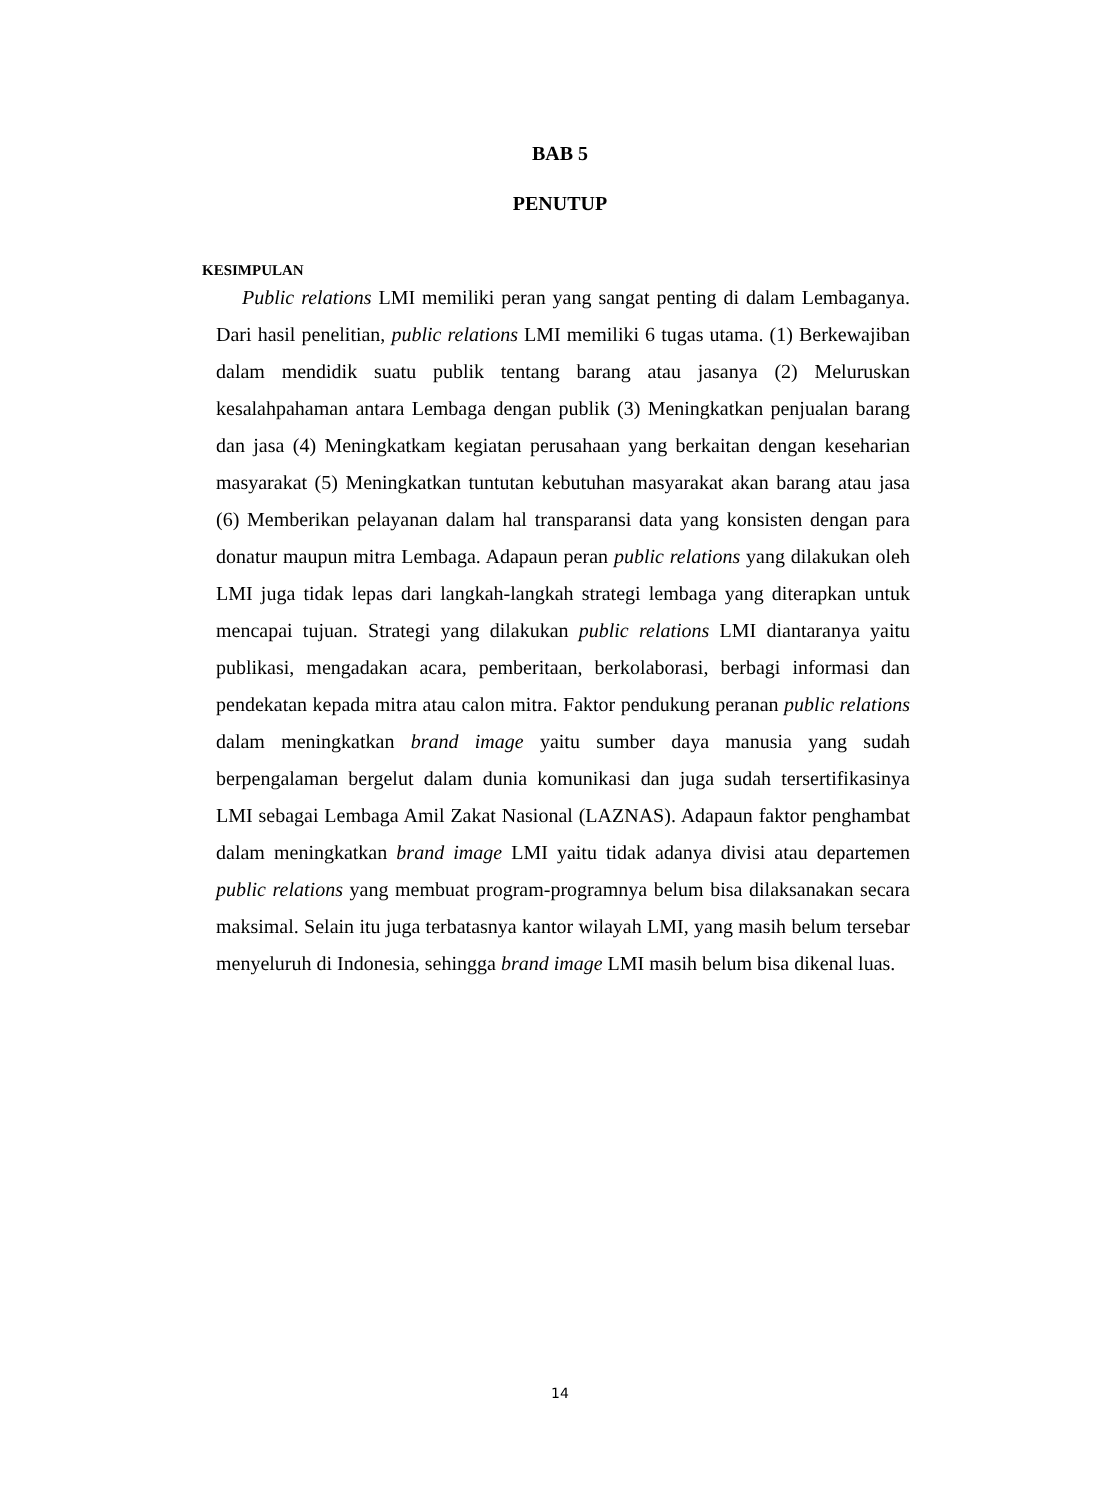BAB 5
PENUTUP
KESIMPULAN
Public relations LMI memiliki peran yang sangat penting di dalam Lembaganya. Dari hasil penelitian, public relations LMI memiliki 6 tugas utama. (1) Berkewajiban dalam mendidik suatu publik tentang barang atau jasanya (2) Meluruskan kesalahpahaman antara Lembaga dengan publik (3) Meningkatkan penjualan barang dan jasa (4) Meningkatkam kegiatan perusahaan yang berkaitan dengan keseharian masyarakat (5) Meningkatkan tuntutan kebutuhan masyarakat akan barang atau jasa (6) Memberikan pelayanan dalam hal transparansi data yang konsisten dengan para donatur maupun mitra Lembaga. Adapaun peran public relations yang dilakukan oleh LMI juga tidak lepas dari langkah-langkah strategi lembaga yang diterapkan untuk mencapai tujuan. Strategi yang dilakukan public relations LMI diantaranya yaitu publikasi, mengadakan acara, pemberitaan, berkolaborasi, berbagi informasi dan pendekatan kepada mitra atau calon mitra. Faktor pendukung peranan public relations dalam meningkatkan brand image yaitu sumber daya manusia yang sudah berpengalaman bergelut dalam dunia komunikasi dan juga sudah tersertifikasinya LMI sebagai Lembaga Amil Zakat Nasional (LAZNAS). Adapaun faktor penghambat dalam meningkatkan brand image LMI yaitu tidak adanya divisi atau departemen public relations yang membuat program-programnya belum bisa dilaksanakan secara maksimal. Selain itu juga terbatasnya kantor wilayah LMI, yang masih belum tersebar menyeluruh di Indonesia, sehingga brand image LMI masih belum bisa dikenal luas.
14